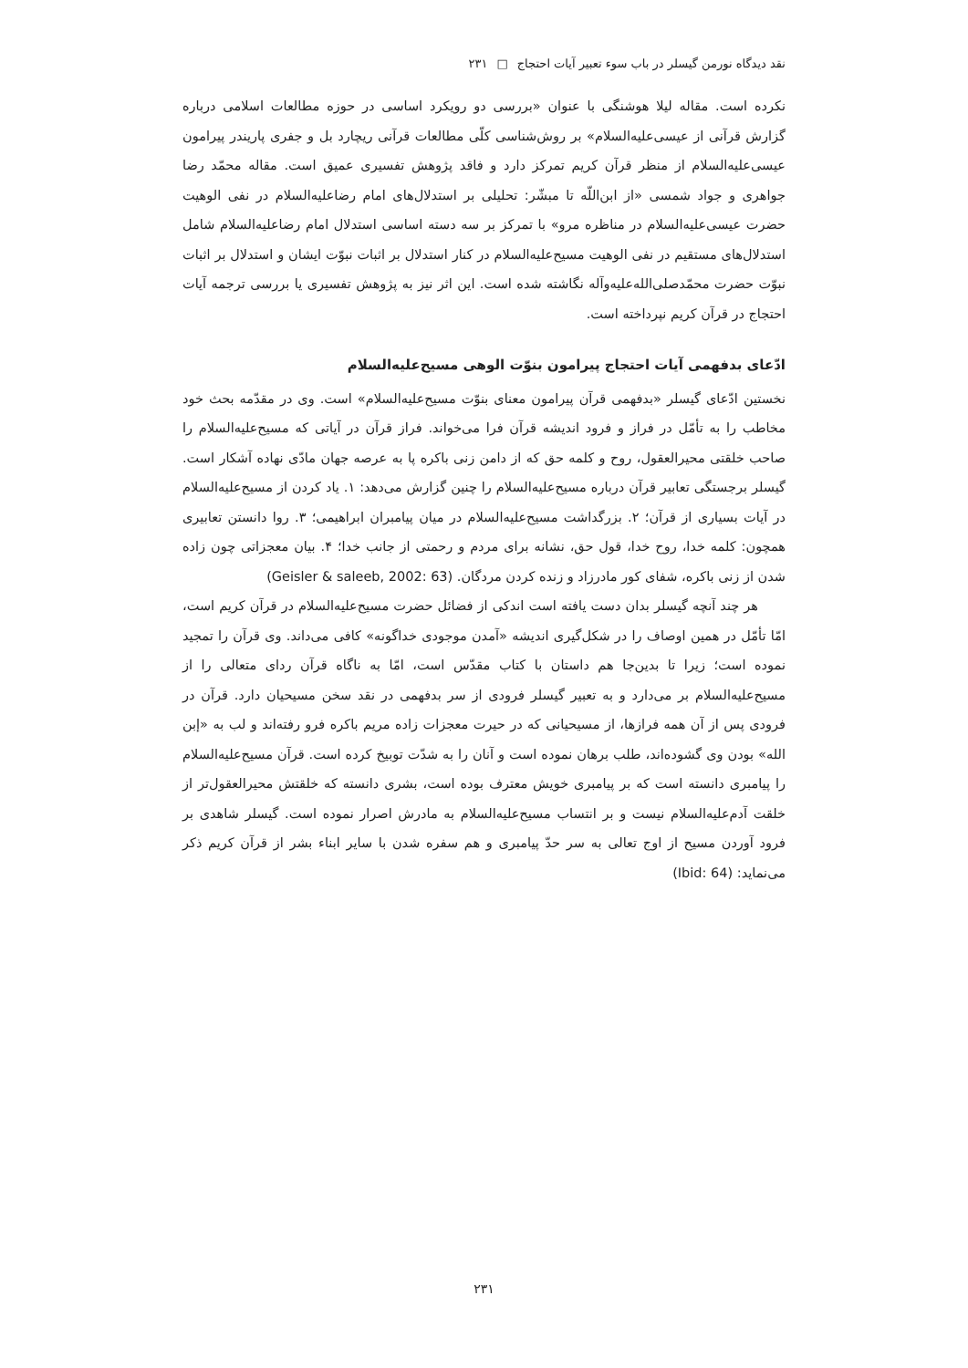نقد دیدگاه نورمن گیسلر در باب سوء تعبیر آیات احتجاج □ ۲۳۱
نکرده است. مقاله لیلا هوشنگی با عنوان «بررسی دو رویکرد اساسی در حوزه مطالعات اسلامی درباره گزارش قرآنی از عیسی‌علیه‌السلام» بر روش‌شناسی کلّی مطالعات قرآنی ریچارد بل و جفری پاریندر پیرامون عیسی‌علیه‌السلام از منظر قرآن کریم تمرکز دارد و فاقد پژوهش تفسیری عمیق است. مقاله محمّد رضا جواهری و جواد شمسی «از ابن‌اللّه تا مبشّر: تحلیلی بر استدلال‌های امام رضاعلیه‌السلام در نفی الوهیت حضرت عیسی‌علیه‌السلام در مناظره مرو» با تمرکز بر سه دسته اساسی استدلال امام رضاعلیه‌السلام شامل استدلال‌های مستقیم در نفی الوهیت مسیح‌علیه‌السلام در کنار استدلال بر اثبات نبوّت ایشان و استدلال بر اثبات نبوّت حضرت محمّدصلی‌الله‌علیه‌وآله نگاشته شده است. این اثر نیز به پژوهش تفسیری یا بررسی ترجمه آیات احتجاج در قرآن کریم نپرداخته است.
ادّعای بدفهمی آیات احتجاج پیرامون بنوّت الوهی مسیح‌علیه‌السلام
نخستین ادّعای گیسلر «بدفهمی قرآن پیرامون معنای بنوّت مسیح‌علیه‌السلام» است. وی در مقدّمه بحث خود مخاطب را به تأمّل در فراز و فرود اندیشه قرآن فرا می‌خواند. فراز قرآن در آیاتی که مسیح‌علیه‌السلام را صاحب خلقتی محیرالعقول، روح و کلمه حق که از دامن زنی باکره پا به عرصه جهان مادّی نهاده آشکار است. گیسلر برجستگی تعابیر قرآن درباره مسیح‌علیه‌السلام را چنین گزارش می‌دهد: ۱. یاد کردن از مسیح‌علیه‌السلام در آیات بسیاری از قرآن؛ ۲. بزرگداشت مسیح‌علیه‌السلام در میان پیامبران ابراهیمی؛ ۳. روا دانستن تعابیری همچون: کلمه خدا، روح خدا، قول حق، نشانه برای مردم و رحمتی از جانب خدا؛ ۴. بیان معجزاتی چون زاده شدن از زنی باکره، شفای کور مادرزاد و زنده کردن مردگان. (Geisler & saleeb, 2002: 63)
هر چند آنچه گیسلر بدان دست یافته است اندکی از فضائل حضرت مسیح‌علیه‌السلام در قرآن کریم است، امّا تأمّل در همین اوصاف را در شکل‌گیری اندیشه «آمدن موجودی خداگونه» کافی می‌داند. وی قرآن را تمجید نموده است؛ زیرا تا بدین‌جا هم داستان با کتاب مقدّس است، امّا به ناگاه قرآن ردای متعالی را از مسیح‌علیه‌السلام بر می‌دارد و به تعبیر گیسلر فرودی از سر بدفهمی در نقد سخن مسیحیان دارد. قرآن در فرودی پس از آن همه فرازها، از مسیحیانی که در حیرت معجزات زاده مریم باکره فرو رفته‌اند و لب به «إبن الله» بودن وی گشوده‌اند، طلب برهان نموده است و آنان را به شدّت توبیخ کرده است. قرآن مسیح‌علیه‌السلام را پیامبری دانسته است که بر پیامبری خویش معترف بوده است، بشری دانسته که خلقتش محیرالعقول‌تر از خلقت آدم‌علیه‌السلام نیست و بر انتساب مسیح‌علیه‌السلام به مادرش اصرار نموده است. گیسلر شاهدی بر فرود آوردن مسیح از اوج تعالی به سر حدّ پیامبری و هم سفره شدن با سایر ابناء بشر از قرآن کریم ذکر می‌نماید: (Ibid: 64)
۲۳۱